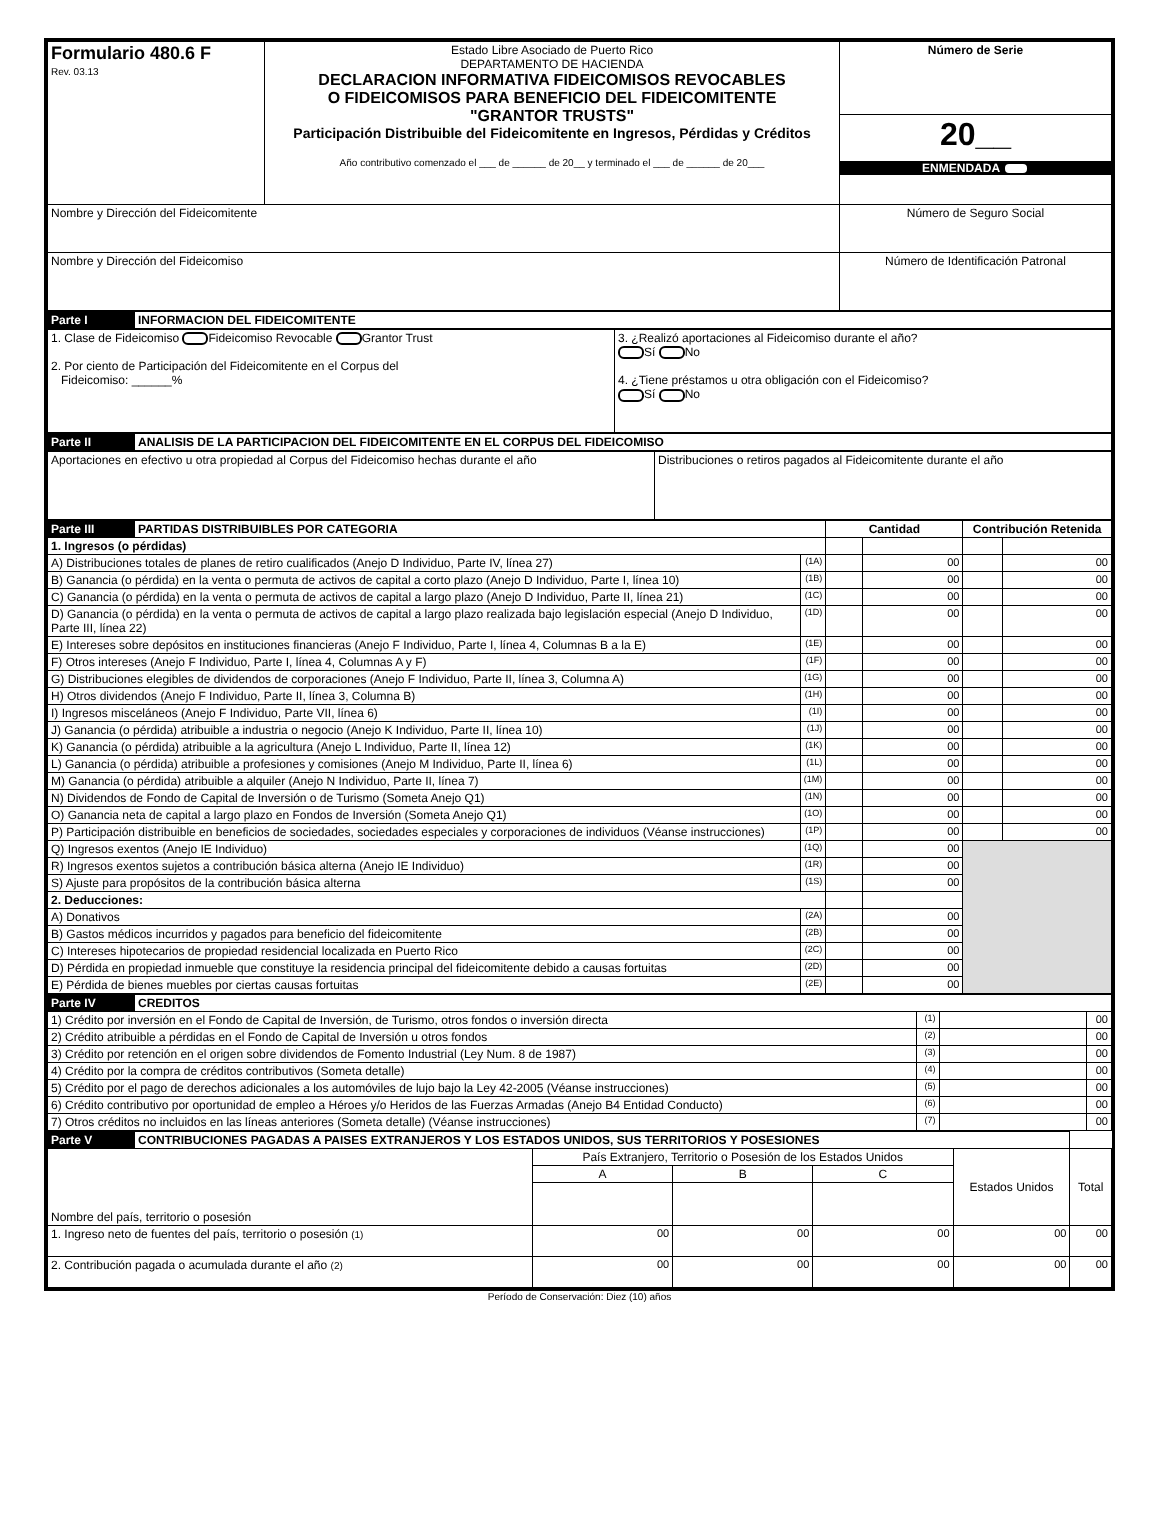| Formulario 480.6 F Rev. 03.13 | Estado Libre Asociado de Puerto Rico DEPARTAMENTO DE HACIENDA DECLARACION INFORMATIVA FIDEICOMISOS REVOCABLES O FIDEICOMISOS PARA BENEFICIO DEL FIDEICOMITENTE "GRANTOR TRUSTS" Participación Distribuible del Fideicomitente en Ingresos, Pérdidas y Créditos Año contributivo comenzado el ___ de ______ de 20__ y terminado el ___ de ______ de 20___ | Número de Serie |
| | | 20__ ENMENDADA |
| Nombre y Dirección del Fideicomitente | | Número de Seguro Social |
| Nombre y Dirección del Fideicomiso | | Número de Identificación Patronal |
| Parte I | INFORMACION DEL FIDEICOMITENTE |
| 1. Clase de Fideicomiso Fideicomiso Revocable Grantor Trust 2. Por ciento de Participación del Fideicomitente en el Corpus del Fideicomiso: ______% | 3. ¿Realizó aportaciones al Fideicomiso durante el año? Sí No 4. ¿Tiene préstamos u otra obligación con el Fideicomiso? Sí No |
| Parte II | ANALISIS DE LA PARTICIPACION DEL FIDEICOMITENTE EN EL CORPUS DEL FIDEICOMISO |
| Aportaciones en efectivo u otra propiedad al Corpus del Fideicomiso hechas durante el año | Distribuciones o retiros pagados al Fideicomitente durante el año |
| Parte III | PARTIDAS DISTRIBUIBLES POR CATEGORIA | | Cantidad | | Contribución Retenida | |
| 1. Ingresos (o pérdidas) | | | | | | |
| A) Distribuciones totales de planes de retiro cualificados (Anejo D Individuo, Parte IV, línea 27) | | (1A) | | 00 | | 00 |
| B) Ganancia (o pérdida) en la venta o permuta de activos de capital a corto plazo (Anejo D Individuo, Parte I, línea 10) | | (1B) | | 00 | | 00 |
| C) Ganancia (o pérdida) en la venta o permuta de activos de capital a largo plazo (Anejo D Individuo, Parte II, línea 21) | | (1C) | | 00 | | 00 |
| D) Ganancia (o pérdida) en la venta o permuta de activos de capital a largo plazo realizada bajo legislación especial (Anejo D Individuo, Parte III, línea 22) | | (1D) | | 00 | | 00 |
| E) Intereses sobre depósitos en instituciones financieras (Anejo F Individuo, Parte I, línea 4, Columnas B a la E) | | (1E) | | 00 | | 00 |
| F) Otros intereses (Anejo F Individuo, Parte I, línea 4, Columnas A y F) | | (1F) | | 00 | | 00 |
| G) Distribuciones elegibles de dividendos de corporaciones (Anejo F Individuo, Parte II, línea 3, Columna A) | | (1G) | | 00 | | 00 |
| H) Otros dividendos (Anejo F Individuo, Parte II, línea 3, Columna B) | | (1H) | | 00 | | 00 |
| I) Ingresos misceláneos (Anejo F Individuo, Parte VII, línea 6) | | (1I) | | 00 | | 00 |
| J) Ganancia (o pérdida) atribuible a industria o negocio (Anejo K Individuo, Parte II, línea 10) | | (1J) | | 00 | | 00 |
| K) Ganancia (o pérdida) atribuible a la agricultura (Anejo L Individuo, Parte II, línea 12) | | (1K) | | 00 | | 00 |
| L) Ganancia (o pérdida) atribuible a profesiones y comisiones (Anejo M Individuo, Parte II, línea 6) | | (1L) | | 00 | | 00 |
| M) Ganancia (o pérdida) atribuible a alquiler (Anejo N Individuo, Parte II, línea 7) | | (1M) | | 00 | | 00 |
| N) Dividendos de Fondo de Capital de Inversión o de Turismo (Someta Anejo Q1) | | (1N) | | 00 | | 00 |
| O) Ganancia neta de capital a largo plazo en Fondos de Inversión (Someta Anejo Q1) | | (1O) | | 00 | | 00 |
| P) Participación distribuible en beneficios de sociedades, sociedades especiales y corporaciones de individuos (Véanse instrucciones) | | (1P) | | 00 | | 00 |
| Q) Ingresos exentos (Anejo IE Individuo) | | (1Q) | | 00 | | |
| R) Ingresos exentos sujetos a contribución básica alterna (Anejo IE Individuo) | | (1R) | | 00 | | |
| S) Ajuste para propósitos de la contribución básica alterna | | (1S) | | 00 | | |
| 2. Deducciones: | | | | | | |
| A) Donativos | | (2A) | | 00 | | |
| B) Gastos médicos incurridos y pagados para beneficio del fideicomitente | | (2B) | | 00 | | |
| C) Intereses hipotecarios de propiedad residencial localizada en Puerto Rico | | (2C) | | 00 | | |
| D) Pérdida en propiedad inmueble que constituye la residencia principal del fideicomitente debido a causas fortuitas | | (2D) | | 00 | | |
| E) Pérdida de bienes muebles por ciertas causas fortuitas | | (2E) | | 00 | | |
| Parte IV | CREDITOS | | | |
| 1) Crédito por inversión en el Fondo de Capital de Inversión, de Turismo, otros fondos o inversión directa | | (1) | | 00 |
| 2) Crédito atribuible a pérdidas en el Fondo de Capital de Inversión u otros fondos | | (2) | | 00 |
| 3) Crédito por retención en el origen sobre dividendos de Fomento Industrial (Ley Num. 8 de 1987) | | (3) | | 00 |
| 4) Crédito por la compra de créditos contributivos (Someta detalle) | | (4) | | 00 |
| 5) Crédito por el pago de derechos adicionales a los automóviles de lujo bajo la Ley 42-2005 (Véanse instrucciones) | | (5) | | 00 |
| 6) Crédito contributivo por oportunidad de empleo a Héroes y/o Heridos de las Fuerzas Armadas (Anejo B4 Entidad Conducto) | | (6) | | 00 |
| 7) Otros créditos no incluidos en las líneas anteriores (Someta detalle) (Véanse instrucciones) | | (7) | | 00 |
| Parte V | CONTRIBUCIONES PAGADAS A PAISES EXTRANJEROS Y LOS ESTADOS UNIDOS, SUS TERRITORIOS Y POSESIONES | | | | | |
| Nombre del país, territorio o posesión | | País Extranjero, Territorio o Posesión de los Estados Unidos | | | Estados Unidos | Total |
| | | A | B | C | | |
| 1. Ingreso neto de fuentes del país, territorio o posesión (1) | | 00 | 00 | 00 | 00 | 00 |
| 2. Contribución pagada o acumulada durante el año (2) | | 00 | 00 | 00 | 00 | 00 |
Período de Conservación: Diez (10) años